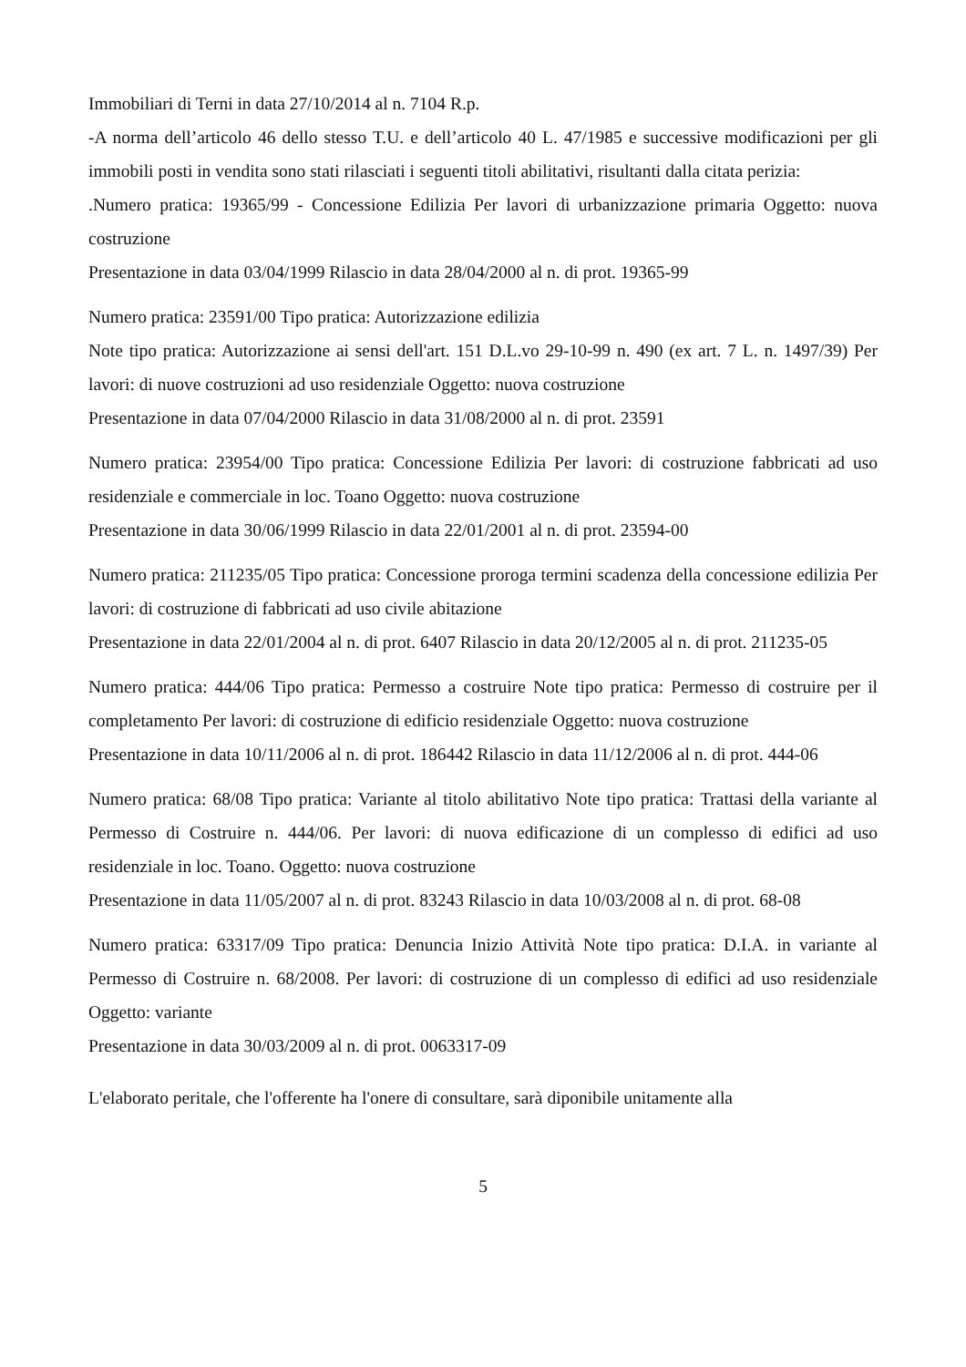Immobiliari di Terni in data 27/10/2014 al n. 7104 R.p.
-A norma dell’articolo 46 dello stesso T.U. e dell’articolo 40 L. 47/1985 e successive modificazioni per gli immobili posti in vendita sono stati rilasciati i seguenti titoli abilitativi, risultanti dalla citata perizia:
.Numero pratica: 19365/99 - Concessione Edilizia Per lavori di urbanizzazione primaria Oggetto: nuova costruzione
Presentazione in data 03/04/1999 Rilascio in data 28/04/2000 al n. di prot. 19365-99
Numero pratica: 23591/00 Tipo pratica: Autorizzazione edilizia
Note tipo pratica: Autorizzazione ai sensi dell'art. 151 D.L.vo 29-10-99 n. 490 (ex art. 7 L. n. 1497/39) Per lavori: di nuove costruzioni ad uso residenziale Oggetto: nuova costruzione
Presentazione in data 07/04/2000 Rilascio in data 31/08/2000 al n. di prot. 23591
Numero pratica: 23954/00 Tipo pratica: Concessione Edilizia Per lavori: di costruzione fabbricati ad uso residenziale e commerciale in loc. Toano Oggetto: nuova costruzione
Presentazione in data 30/06/1999 Rilascio in data 22/01/2001 al n. di prot. 23594-00
Numero pratica: 211235/05 Tipo pratica: Concessione proroga termini scadenza della concessione edilizia Per lavori: di costruzione di fabbricati ad uso civile abitazione
Presentazione in data 22/01/2004 al n. di prot. 6407 Rilascio in data 20/12/2005 al n. di prot. 211235-05
Numero pratica: 444/06 Tipo pratica: Permesso a costruire Note tipo pratica: Permesso di costruire per il completamento Per lavori: di costruzione di edificio residenziale Oggetto: nuova costruzione
Presentazione in data 10/11/2006 al n. di prot. 186442 Rilascio in data 11/12/2006 al n. di prot. 444-06
Numero pratica: 68/08 Tipo pratica: Variante al titolo abilitativo Note tipo pratica: Trattasi della variante al Permesso di Costruire n. 444/06. Per lavori: di nuova edificazione di un complesso di edifici ad uso residenziale in loc. Toano. Oggetto: nuova costruzione
Presentazione in data 11/05/2007 al n. di prot. 83243 Rilascio in data 10/03/2008 al n. di prot. 68-08
Numero pratica: 63317/09 Tipo pratica: Denuncia Inizio Attività Note tipo pratica: D.I.A. in variante al Permesso di Costruire n. 68/2008. Per lavori: di costruzione di un complesso di edifici ad uso residenziale Oggetto: variante
Presentazione in data 30/03/2009 al n. di prot. 0063317-09
L'elaborato peritale, che l'offerente ha l'onere di consultare, sarà diponibile unitamente alla
5